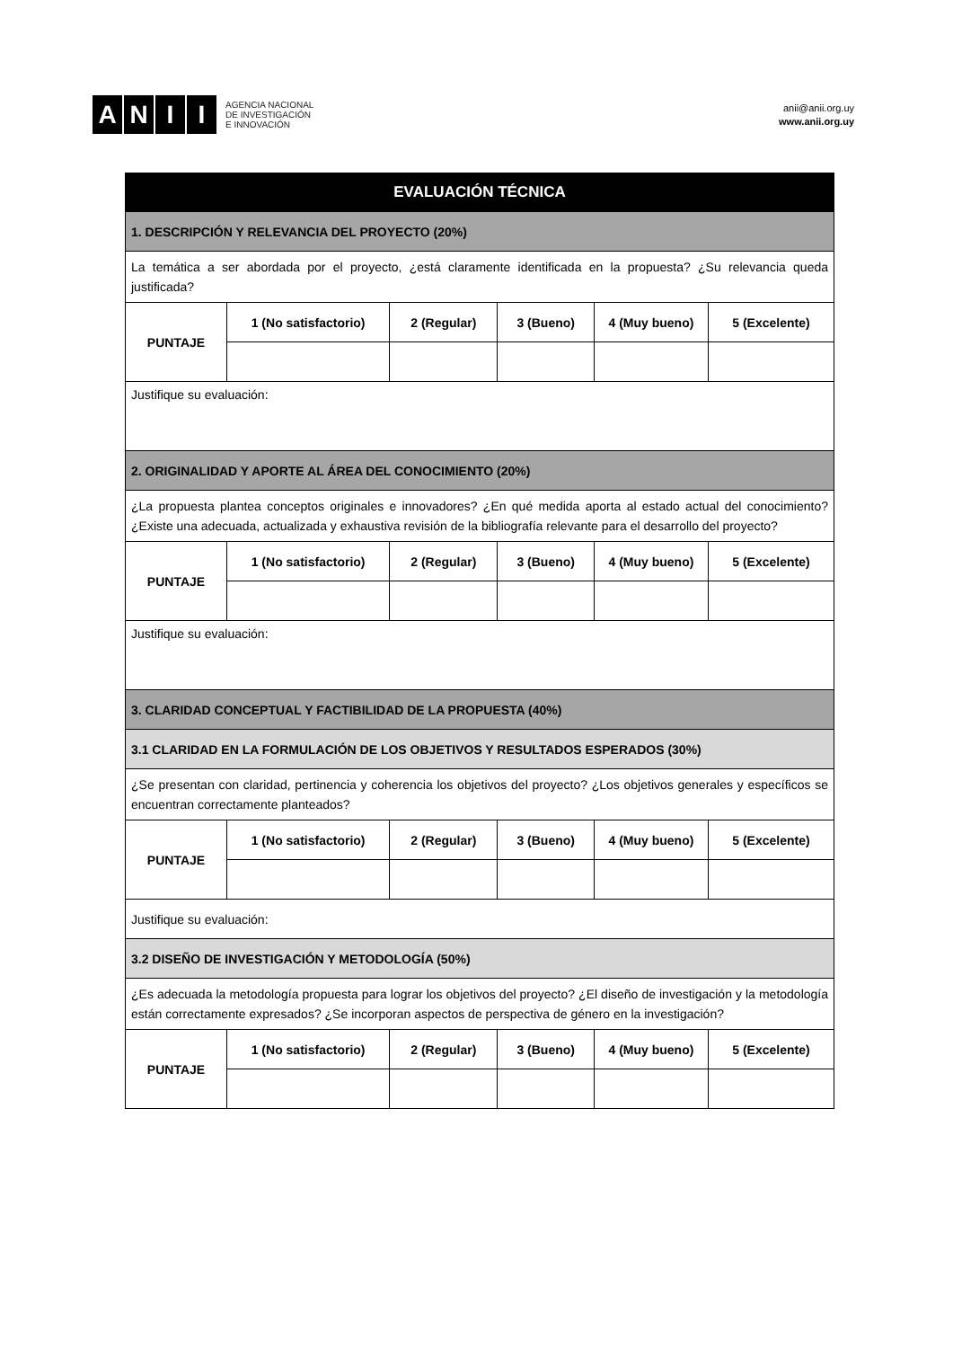ANII
AGENCIA NACIONAL
DE INVESTIGACIÓN
E INNOVACIÓN
anii@anii.org.uy
www.anii.org.uy
| EVALUACIÓN TÉCNICA | | | | | |
| 1. DESCRIPCIÓN Y RELEVANCIA DEL PROYECTO (20%) | | | | | |
| La temática a ser abordada por el proyecto, ¿está claramente identificada en la propuesta? ¿Su relevancia queda justificada? | | | | | |
| PUNTAJE | 1 (No satisfactorio) | 2 (Regular) | 3 (Bueno) | 4 (Muy bueno) | 5 (Excelente) |
| Justifique su evaluación: | | | | | |
| 2. ORIGINALIDAD Y APORTE AL ÁREA DEL CONOCIMIENTO (20%) | | | | | |
| ¿La propuesta plantea conceptos originales e innovadores? ¿En qué medida aporta al estado actual del conocimiento? ¿Existe una adecuada, actualizada y exhaustiva revisión de la bibliografía relevante para el desarrollo del proyecto? | | | | | |
| PUNTAJE | 1 (No satisfactorio) | 2 (Regular) | 3 (Bueno) | 4 (Muy bueno) | 5 (Excelente) |
| Justifique su evaluación: | | | | | |
| 3. CLARIDAD CONCEPTUAL Y FACTIBILIDAD DE LA PROPUESTA (40%) | | | | | |
| 3.1 CLARIDAD EN LA FORMULACIÓN DE LOS OBJETIVOS Y RESULTADOS ESPERADOS (30%) | | | | | |
| ¿Se presentan con claridad, pertinencia y coherencia los objetivos del proyecto? ¿Los objetivos generales y específicos se encuentran correctamente planteados? | | | | | |
| PUNTAJE | 1 (No satisfactorio) | 2 (Regular) | 3 (Bueno) | 4 (Muy bueno) | 5 (Excelente) |
| Justifique su evaluación: | | | | | |
| 3.2 DISEÑO DE INVESTIGACIÓN Y METODOLOGÍA (50%) | | | | | |
| ¿Es adecuada la metodología propuesta para lograr los objetivos del proyecto? ¿El diseño de investigación y la metodología están correctamente expresados? ¿Se incorporan aspectos de perspectiva de género en la investigación? | | | | | |
| PUNTAJE | 1 (No satisfactorio) | 2 (Regular) | 3 (Bueno) | 4 (Muy bueno) | 5 (Excelente) |